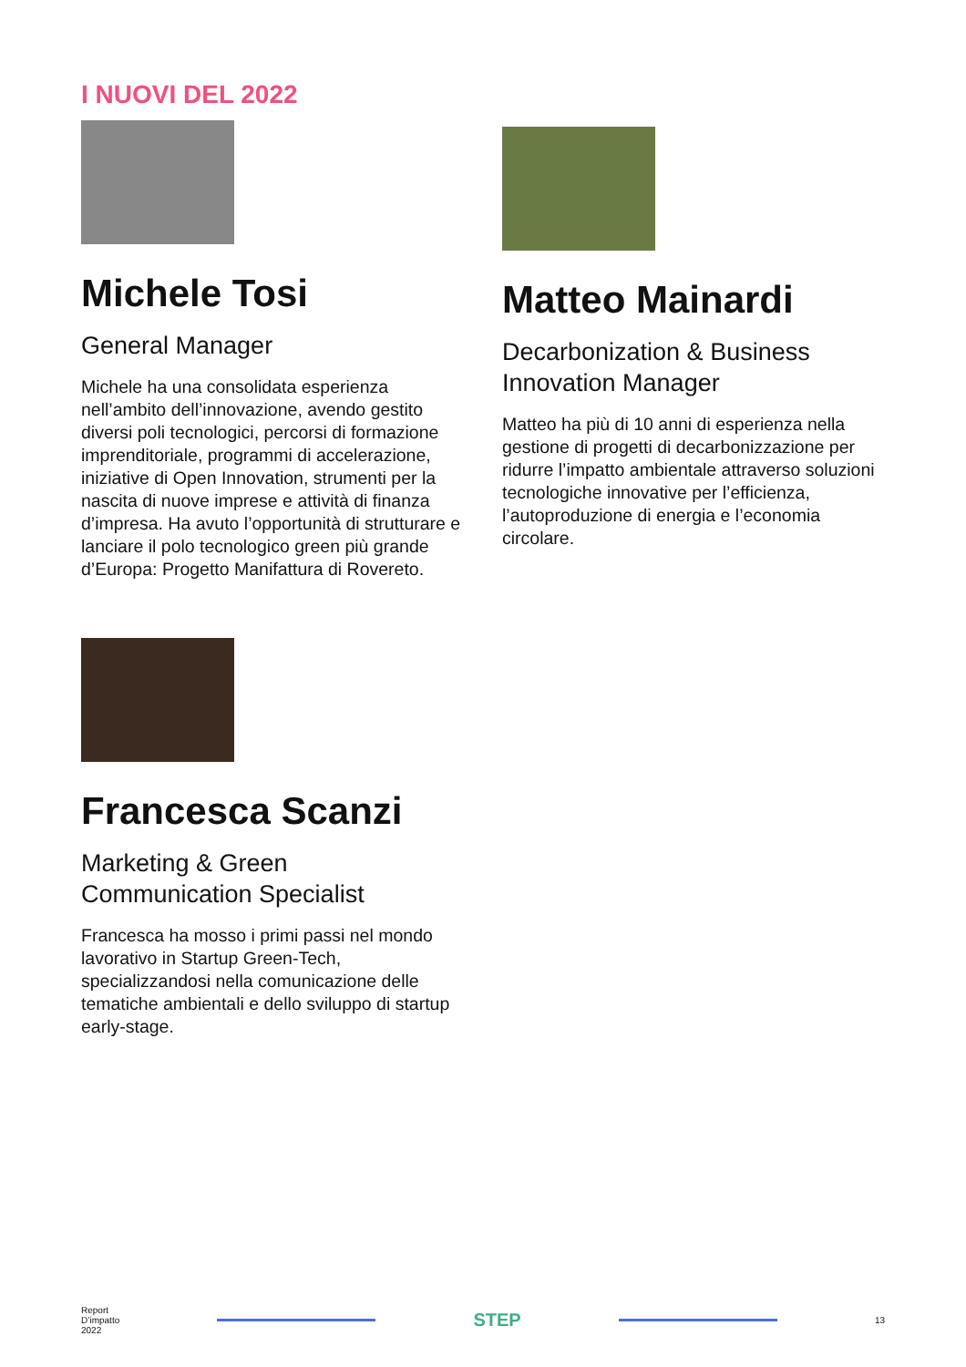I NUOVI DEL 2022
Michele Tosi
General Manager
Michele ha una consolidata esperienza nell’ambito dell’innovazione, avendo gestito diversi poli tecnologici, percorsi di formazione imprenditoriale, programmi di accelerazione, iniziative di Open Innovation, strumenti per la nascita di nuove imprese e attività di finanza d’impresa. Ha avuto l’opportunità di strutturare e lanciare il polo tecnologico green più grande d’Europa: Progetto Manifattura di Rovereto.
Matteo Mainardi
Decarbonization & Business Innovation Manager
Matteo ha più di 10 anni di esperienza nella gestione di progetti di decarbonizzazione per ridurre l’impatto ambientale attraverso soluzioni tecnologiche innovative per l’efficienza, l’autoproduzione di energia e l’economia circolare.
Francesca Scanzi
Marketing & Green Communication Specialist
Francesca ha mosso i primi passi nel mondo lavorativo in Startup Green-Tech, specializzandosi nella comunicazione delle tematiche ambientali e dello sviluppo di startup early-stage.
Report
D’impatto
2022
STEP
13